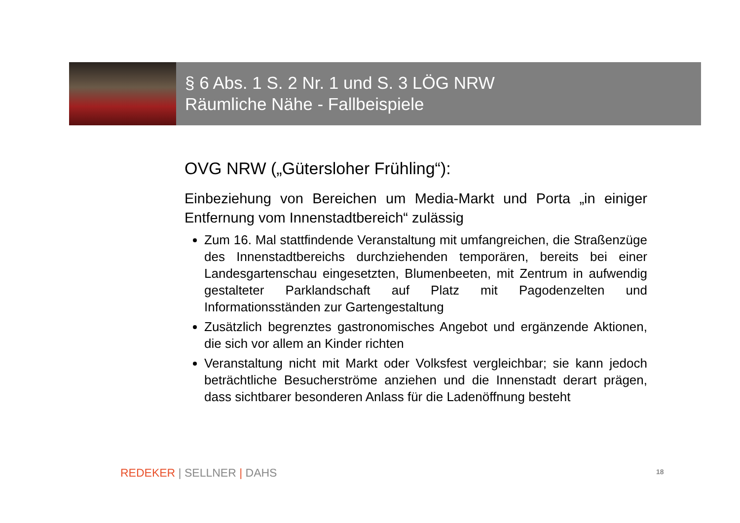§ 6 Abs. 1 S. 2 Nr. 1 und S. 3 LÖG NRW
Räumliche Nähe - Fallbeispiele
OVG NRW („Gütersloher Frühling“):
Einbeziehung von Bereichen um Media-Markt und Porta „in einiger Entfernung vom Innenstadtbereich“ zulässig
Zum 16. Mal stattfindende Veranstaltung mit umfangreichen, die Straßenzüge des Innenstadtbereichs durchziehenden temporären, bereits bei einer Landesgartenschau eingesetzten, Blumenbeeten, mit Zentrum in aufwendig gestalteter Parklandschaft auf Platz mit Pagodenzelten und Informationsständen zur Gartengestaltung
Zusätzlich begrenztes gastronomisches Angebot und ergänzende Aktionen, die sich vor allem an Kinder richten
Veranstaltung nicht mit Markt oder Volksfest vergleichbar; sie kann jedoch beträchtliche Besucherströme anziehen und die Innenstadt derart prägen, dass sichtbarer besonderen Anlass für die Ladenöffnung besteht
REDEKER | SELLNER | DAHS 18